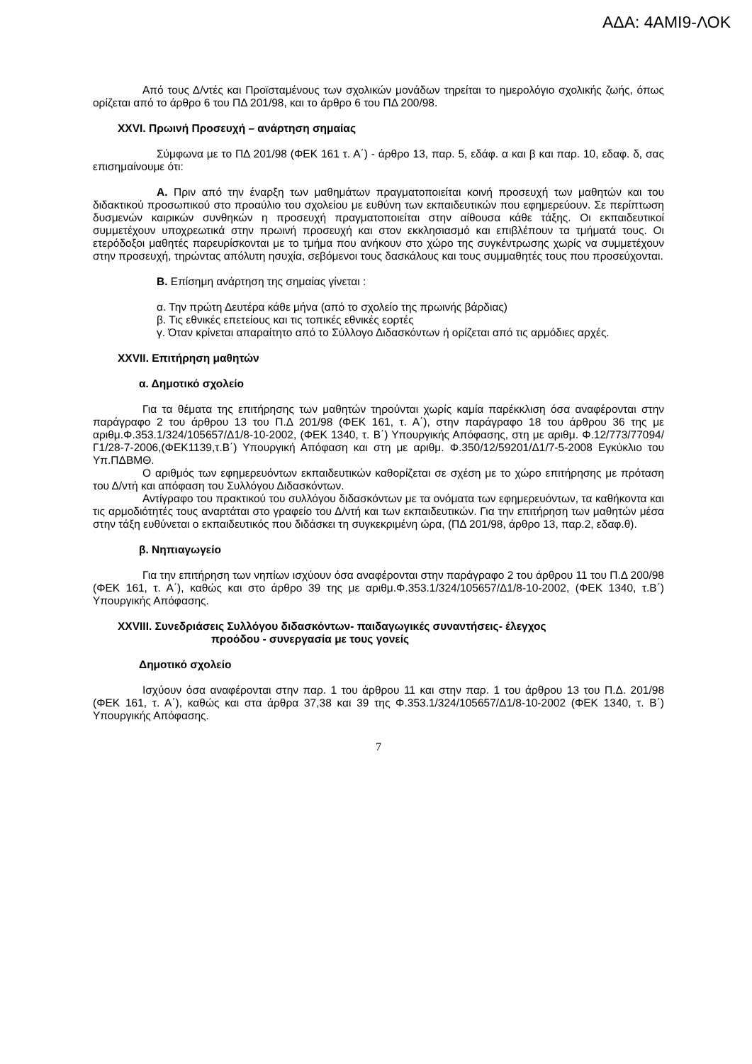ΑΔΑ: 4ΑΜΙ9-ΛΟΚ
Από τους Δ/ντές και Προϊσταμένους των σχολικών μονάδων τηρείται το ημερολόγιο σχολικής ζωής, όπως ορίζεται από το άρθρο 6 του ΠΔ 201/98, και το άρθρο 6 του ΠΔ 200/98.
XXVI. Πρωινή Προσευχή – ανάρτηση σημαίας
Σύμφωνα με το ΠΔ 201/98 (ΦΕΚ 161 τ. Α΄) - άρθρο 13, παρ. 5, εδάφ. α και β και παρ. 10, εδαφ. δ, σας επισημαίνουμε ότι:
Α. Πριν από την έναρξη των μαθημάτων πραγματοποιείται κοινή προσευχή των μαθητών και του διδακτικού προσωπικού στο προαύλιο του σχολείου με ευθύνη των εκπαιδευτικών που εφημερεύουν. Σε περίπτωση δυσμενών καιρικών συνθηκών η προσευχή πραγματοποιείται στην αίθουσα κάθε τάξης. Οι εκπαιδευτικοί συμμετέχουν υποχρεωτικά στην πρωινή προσευχή και στον εκκλησιασμό και επιβλέπουν τα τμήματά τους. Οι ετερόδοξοι μαθητές παρευρίσκονται με το τμήμα που ανήκουν στο χώρο της συγκέντρωσης χωρίς να συμμετέχουν στην προσευχή, τηρώντας απόλυτη ησυχία, σεβόμενοι τους δασκάλους και τους συμμαθητές τους που προσεύχονται.
Β. Επίσημη ανάρτηση της σημαίας γίνεται :
α. Την πρώτη Δευτέρα κάθε μήνα (από το σχολείο της πρωινής βάρδιας)
β. Τις εθνικές επετείους και τις τοπικές εθνικές εορτές
γ. Όταν κρίνεται απαραίτητο από το Σύλλογο Διδασκόντων ή ορίζεται από τις αρμόδιες αρχές.
XXVII. Επιτήρηση μαθητών
α. Δημοτικό σχολείο
Για τα θέματα της επιτήρησης των μαθητών τηρούνται χωρίς καμία παρέκκλιση όσα αναφέρονται στην παράγραφο 2 του άρθρου 13 του Π.Δ 201/98 (ΦΕΚ 161, τ. Α΄), στην παράγραφο 18 του άρθρου 36 της με αριθμ.Φ.353.1/324/105657/Δ1/8-10-2002, (ΦΕΚ 1340, τ. Β΄) Υπουργικής Απόφασης, στη με αριθμ. Φ.12/773/77094/Γ1/28-7-2006,(ΦΕΚ1139,τ.Β΄) Υπουργική Απόφαση και στη με αριθμ. Φ.350/12/59201/Δ1/7-5-2008 Εγκύκλιο του Υπ.ΠΔΒΜΘ.
Ο αριθμός των εφημερευόντων εκπαιδευτικών καθορίζεται σε σχέση με το χώρο επιτήρησης με πρόταση του Δ/ντή και απόφαση του Συλλόγου Διδασκόντων.
Αντίγραφο του πρακτικού του συλλόγου διδασκόντων με τα ονόματα των εφημερευόντων, τα καθήκοντα και τις αρμοδιότητές τους αναρτάται στο γραφείο του Δ/ντή και των εκπαιδευτικών. Για την επιτήρηση των μαθητών μέσα στην τάξη ευθύνεται ο εκπαιδευτικός που διδάσκει τη συγκεκριμένη ώρα, (ΠΔ 201/98, άρθρο 13, παρ.2, εδαφ.θ).
β. Νηπιαγωγείο
Για την επιτήρηση των νηπίων ισχύουν όσα αναφέρονται στην παράγραφο 2 του άρθρου 11 του Π.Δ 200/98 (ΦΕΚ 161, τ. Α΄), καθώς και στο άρθρο 39 της με αριθμ.Φ.353.1/324/105657/Δ1/8-10-2002, (ΦΕΚ 1340, τ.Β΄) Υπουργικής Απόφασης.
XXVIII. Συνεδριάσεις Συλλόγου διδασκόντων- παιδαγωγικές συναντήσεις- έλεγχος
προόδου - συνεργασία με τους γονείς
Δημοτικό σχολείο
Ισχύουν όσα αναφέρονται στην παρ. 1 του άρθρου 11 και στην παρ. 1 του άρθρου 13 του Π.Δ. 201/98 (ΦΕΚ 161, τ. Α΄), καθώς και στα άρθρα 37,38 και 39 της Φ.353.1/324/105657/Δ1/8-10-2002 (ΦΕΚ 1340, τ. Β΄) Υπουργικής Απόφασης.
7